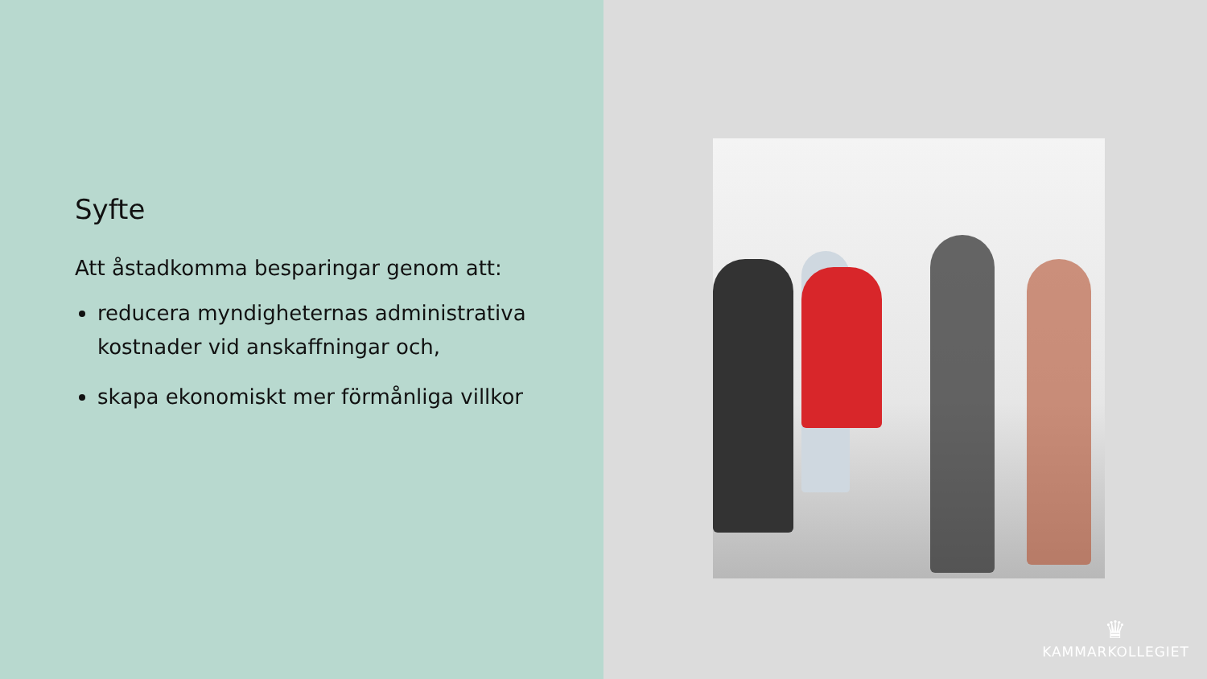Syfte
Att åstadkomma besparingar genom att:
reducera myndigheternas administrativa kostnader vid anskaffningar och,
skapa ekonomiskt mer förmånliga villkor
♛
KAMMARKOLLEGIET